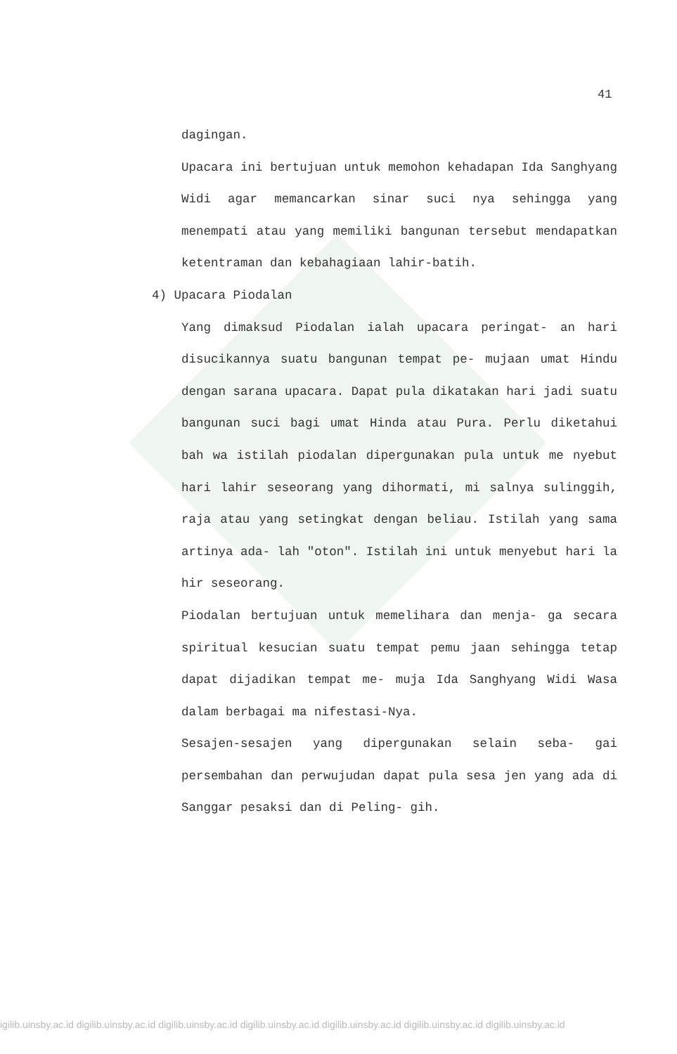41
dagingan.
Upacara ini bertujuan untuk memohon kehadapan Ida Sanghyang Widi agar memancarkan sinar suci nya sehingga yang menempati atau yang memiliki bangunan tersebut mendapatkan ketentraman dan kebahagiaan lahir-batih.
4) Upacara Piodalan
Yang dimaksud Piodalan ialah upacara peringat- an hari disucikannya suatu bangunan tempat pe- mujaan umat Hindu dengan sarana upacara. Dapat pula dikatakan hari jadi suatu bangunan suci bagi umat Hinda atau Pura. Perlu diketahui bah wa istilah piodalan dipergunakan pula untuk me nyebut hari lahir seseorang yang dihormati, mi salnya sulinggih, raja atau yang setingkat dengan beliau. Istilah yang sama artinya ada- lah "oton". Istilah ini untuk menyebut hari la hir seseorang.
Piodalan bertujuan untuk memelihara dan menja- ga secara spiritual kesucian suatu tempat pemu jaan sehingga tetap dapat dijadikan tempat me- muja Ida Sanghyang Widi Wasa dalam berbagai ma nifestasi-Nya.
Sesajen-sesajen yang dipergunakan selain seba- gai persembahan dan perwujudan dapat pula sesa jen yang ada di Sanggar pesaksi dan di Peling- gih.
igilib.uinsby.ac.id digilib.uinsby.ac.id digilib.uinsby.ac.id digilib.uinsby.ac.id digilib.uinsby.ac.id digilib.uinsby.ac.id digilib.uinsby.ac.id